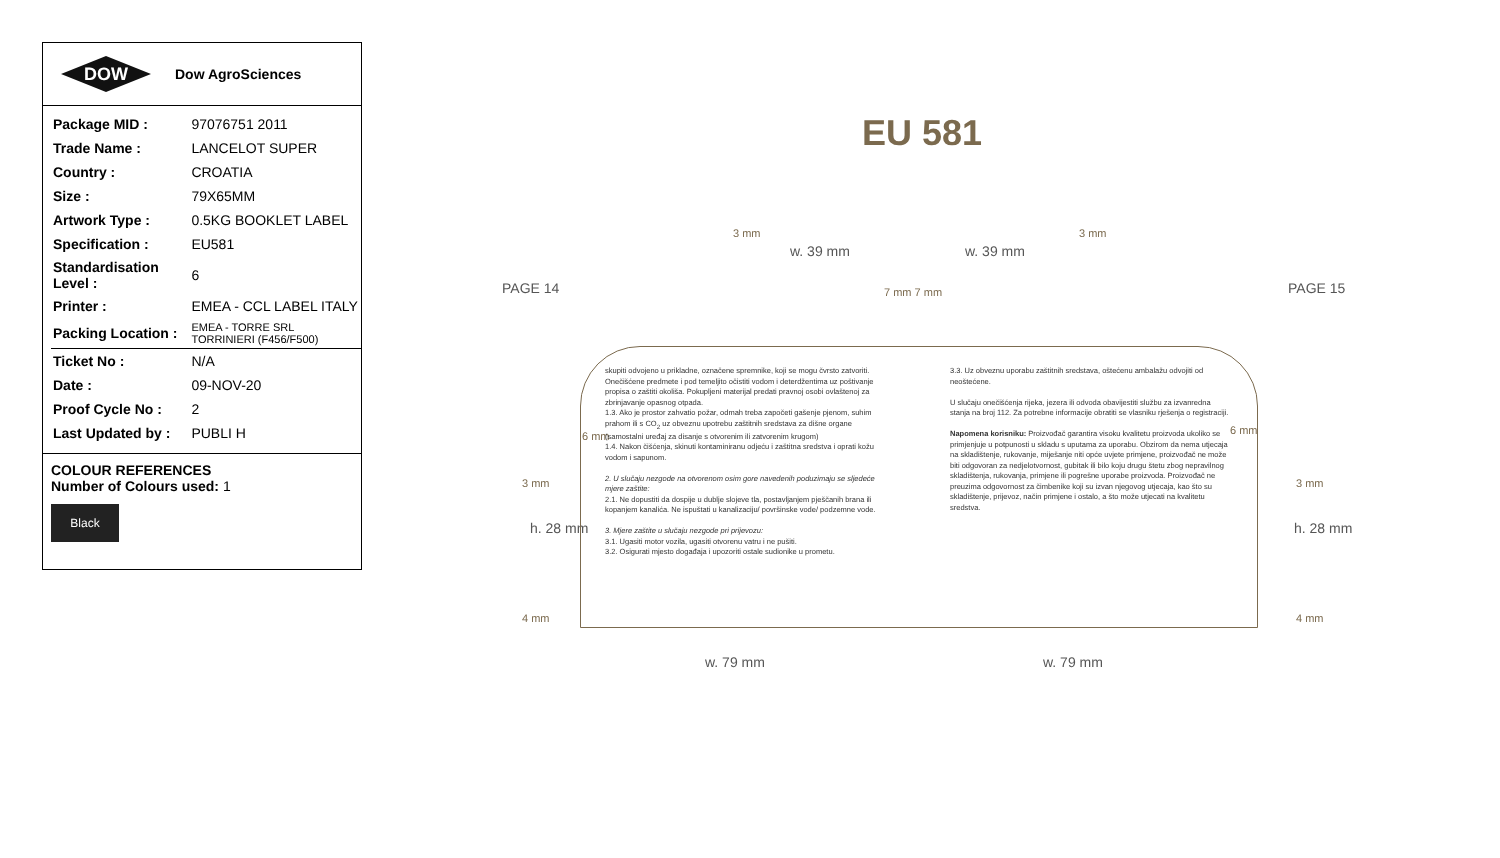DOW
Dow AgroSciences
| Package MID : | 97076751 2011 |
| Trade Name : | LANCELOT SUPER |
| Country : | CROATIA |
| Size : | 79X65MM |
| Artwork Type : | 0.5KG BOOKLET LABEL |
| Specification : | EU581 |
| Standardisation Level : | 6 |
| Printer : | EMEA - CCL LABEL ITALY |
| Packing Location : | EMEA - TORRE SRL TORRINIERI (F456/F500) |
| Ticket No : | N/A |
| Date : | 09-NOV-20 |
| Proof Cycle No : | 2 |
| Last Updated by : | PUBLI H |
COLOUR REFERENCES
Number of Colours used: 1
Black
EU 581
PAGE 14 PAGE 15
3 mm 3 mm
w. 39 mm w. 39 mm
7 mm 7 mm
6 mm 6 mm
3 mm 3 mm
4 mm 4 mm
h. 28 mm h. 28 mm
w. 79 mm w. 79 mm
skupiti odvojeno u prikladne, označene spremnike, koji se mogu čvrsto zatvoriti. Onečišćene predmete i pod temeljito očistiti vodom i deterdžentima uz poštivanje propisa o zaštiti okoliša. Pokupljeni materijal predati pravnoj osobi ovlaštenoj za zbrinjavanje opasnog otpada.
1.3. Ako je prostor zahvatio požar, odmah treba započeti gašenje pjenom, suhim prahom ili s CO<sub>2</sub> uz obveznu upotrebu zaštitnih sredstava za dišne organe (samostalni uređaj za disanje s otvorenim ili zatvorenim krugom)
1.4. Nakon čišćenja, skinuti kontaminiranu odjeću i zaštitna sredstva i oprati kožu vodom i sapunom.
2. U slučaju nezgode na otvorenom osim gore navedenih poduzimaju se sljedeće mjere zaštite:
2.1. Ne dopustiti da dospije u dublje slojeve tla, postavljanjem pješčanih brana ili kopanjem kanalića. Ne ispuštati u kanalizaciju/ površinske vode/ podzemne vode.
3. Mjere zaštite u slučaju nezgode pri prijevozu:
3.1. Ugasiti motor vozila, ugasiti otvorenu vatru i ne pušiti.
3.2. Osigurati mjesto događaja i upozoriti ostale sudionike u prometu.
3.3. Uz obveznu uporabu zaštitnih sredstava, oštećenu ambalažu odvojiti od neoštećene.
U slučaju onečišćenja rijeka, jezera ili odvoda obavijestiti službu za izvanredna stanja na broj 112. Za potrebne informacije obratiti se vlasniku rješenja o registraciji.
Napomena korisniku: Proizvođač garantira visoku kvalitetu proizvoda ukoliko se primjenjuje u potpunosti u skladu s uputama za uporabu. Obzirom da nema utjecaja na skladištenje, rukovanje, miješanje niti opće uvjete primjene, proizvođač ne može biti odgovoran za nedjelotvornost, gubitak ili bilo koju drugu štetu zbog nepravilnog skladištenja, rukovanja, primjene ili pogrešne uporabe proizvoda. Proizvođač ne preuzima odgovornost za čimbenike koji su izvan njegovog utjecaja, kao što su skladištenje, prijevoz, način primjene i ostalo, a što može utjecati na kvalitetu sredstva.